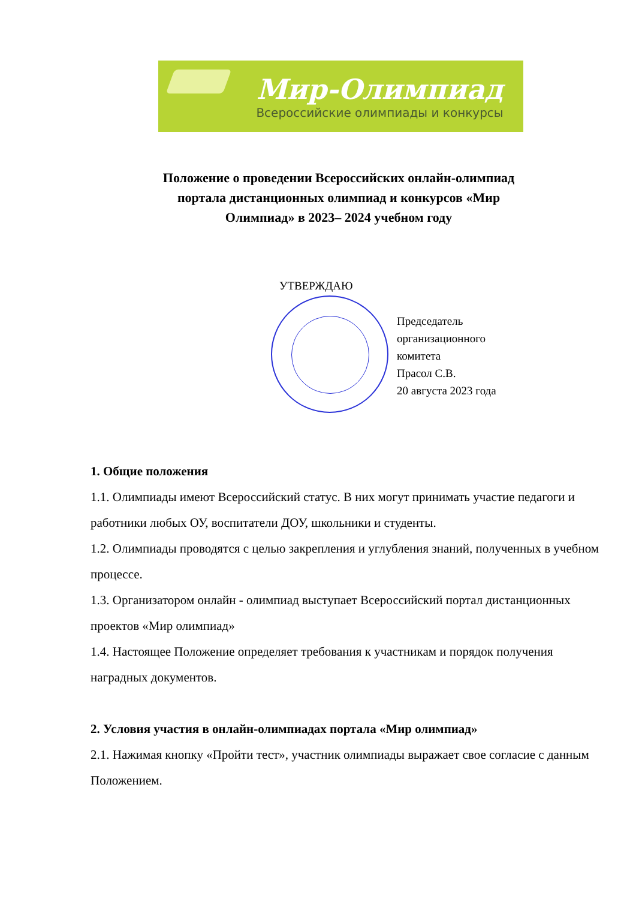Мир-Олимпиад
Всероссийские олимпиады и конкурсы
Положение о проведении Всероссийских онлайн-олимпиад
портала дистанционных олимпиад и конкурсов «Мир
Олимпиад» в 2023– 2024 учебном году
УТВЕРЖДАЮ
Председатель
организационного
комитета
Прасол С.В.
20 августа 2023 года
1. Общие положения
1.1. Олимпиады имеют Всероссийский статус. В них могут принимать участие педагоги и работники любых ОУ, воспитатели ДОУ, школьники и студенты.
1.2. Олимпиады проводятся с целью закрепления и углубления знаний, полученных в учебном процессе.
1.3. Организатором онлайн - олимпиад выступает Всероссийский портал дистанционных проектов «Мир олимпиад»
1.4. Настоящее Положение определяет требования к участникам и порядок получения наградных документов.
2. Условия участия в онлайн-олимпиадах портала «Мир олимпиад»
2.1. Нажимая кнопку «Пройти тест», участник олимпиады выражает свое согласие с данным Положением.